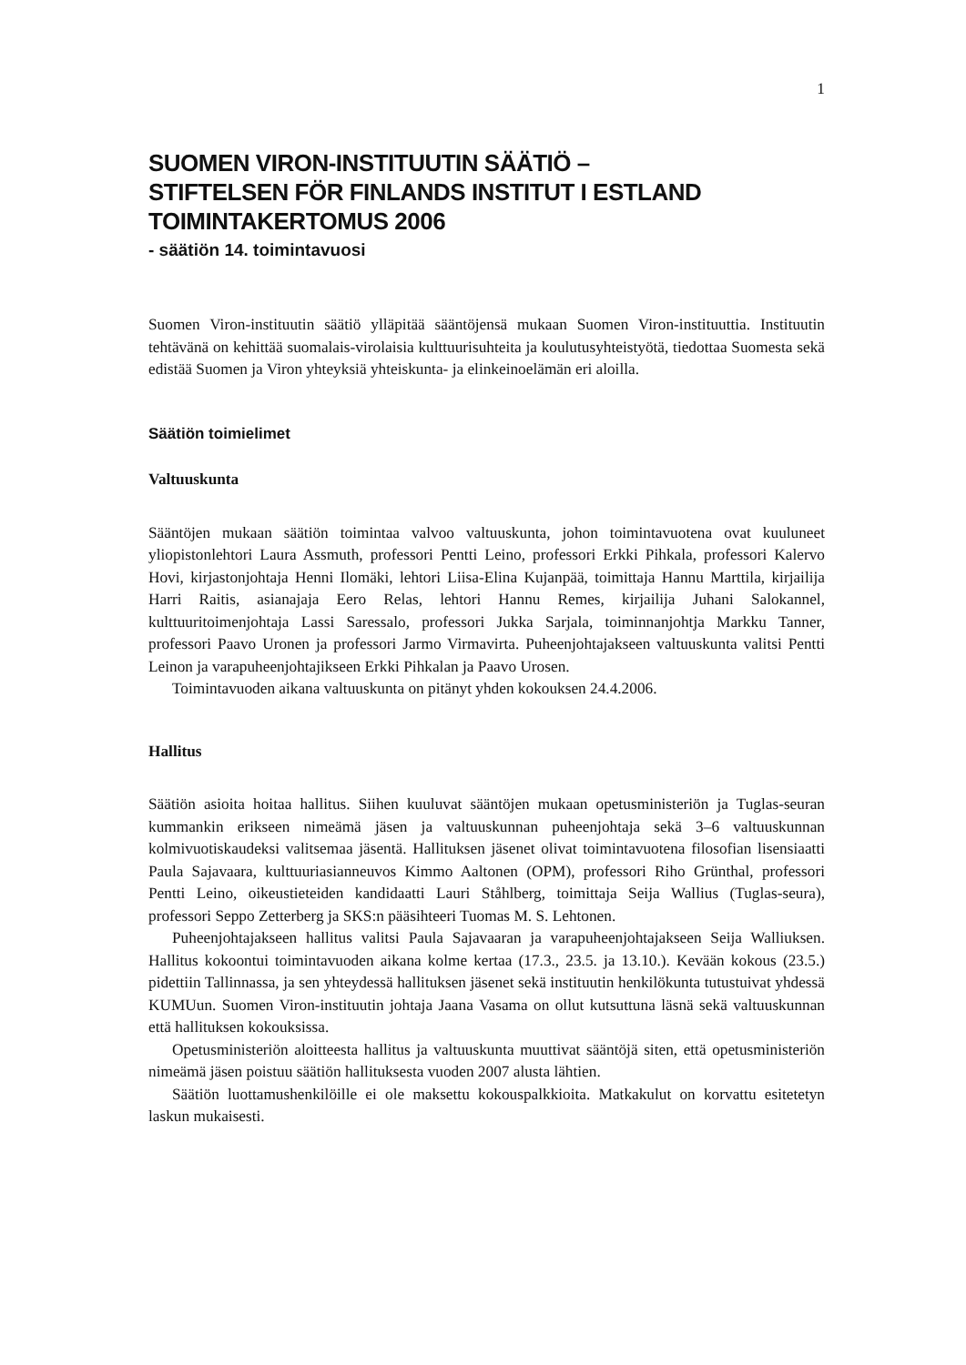1
SUOMEN VIRON-INSTITUUTIN SÄÄTIÖ –
STIFTELSEN FÖR FINLANDS INSTITUT I ESTLAND
TOIMINTAKERTOMUS 2006
- säätiön 14. toimintavuosi
Suomen Viron-instituutin säätiö ylläpitää sääntöjensä mukaan Suomen Viron-instituuttia. Instituutin tehtävänä on kehittää suomalais-virolaisia kulttuurisuhteita ja koulutusyhteistyötä, tiedottaa Suomesta sekä edistää Suomen ja Viron yhteyksiä yhteiskunta- ja elinkeinoelämän eri aloilla.
Säätiön toimielimet
Valtuuskunta
Sääntöjen mukaan säätiön toimintaa valvoo valtuuskunta, johon toimintavuotena ovat kuuluneet yliopistonlehtori Laura Assmuth, professori Pentti Leino, professori Erkki Pihkala, professori Kalervo Hovi, kirjastonjohtaja Henni Ilomäki, lehtori Liisa-Elina Kujanpää, toimittaja Hannu Marttila, kirjailija Harri Raitis, asianajaja Eero Relas, lehtori Hannu Remes, kirjailija Juhani Salokannel, kulttuuritoimenjohtaja Lassi Saressalo, professori Jukka Sarjala, toiminnanjohtja Markku Tanner, professori Paavo Uronen ja professori Jarmo Virmavirta. Puheenjohtajakseen valtuuskunta valitsi Pentti Leinon ja varapuheenjohtajikseen Erkki Pihkalan ja Paavo Urosen.
Toimintavuoden aikana valtuuskunta on pitänyt yhden kokouksen 24.4.2006.
Hallitus
Säätiön asioita hoitaa hallitus. Siihen kuuluvat sääntöjen mukaan opetusministeriön ja Tuglas-seuran kummankin erikseen nimeämä jäsen ja valtuuskunnan puheenjohtaja sekä 3–6 valtuuskunnan kolmivuotiskaudeksi valitsemaa jäsentä. Hallituksen jäsenet olivat toimintavuotena filosofian lisensiaatti Paula Sajavaara, kulttuuriasianneuvos Kimmo Aaltonen (OPM), professori Riho Grünthal, professori Pentti Leino, oikeustieteiden kandidaatti Lauri Ståhlberg, toimittaja Seija Wallius (Tuglas-seura), professori Seppo Zetterberg ja SKS:n pääsihteeri Tuomas M. S. Lehtonen.
Puheenjohtajakseen hallitus valitsi Paula Sajavaaran ja varapuheenjohtajakseen Seija Walliuksen. Hallitus kokoontui toimintavuoden aikana kolme kertaa (17.3., 23.5. ja 13.10.). Kevään kokous (23.5.) pidettiin Tallinnassa, ja sen yhteydessä hallituksen jäsenet sekä instituutin henkilökunta tutustuivat yhdessä KUMUun. Suomen Viron-instituutin johtaja Jaana Vasama on ollut kutsuttuna läsnä sekä valtuuskunnan että hallituksen kokouksissa.
Opetusministeriön aloitteesta hallitus ja valtuuskunta muuttivat sääntöjä siten, että opetusministeriön nimeämä jäsen poistuu säätiön hallituksesta vuoden 2007 alusta lähtien.
Säätiön luottamushenkilöille ei ole maksettu kokouspalkkioita. Matkakulut on korvattu esitetetyn laskun mukaisesti.